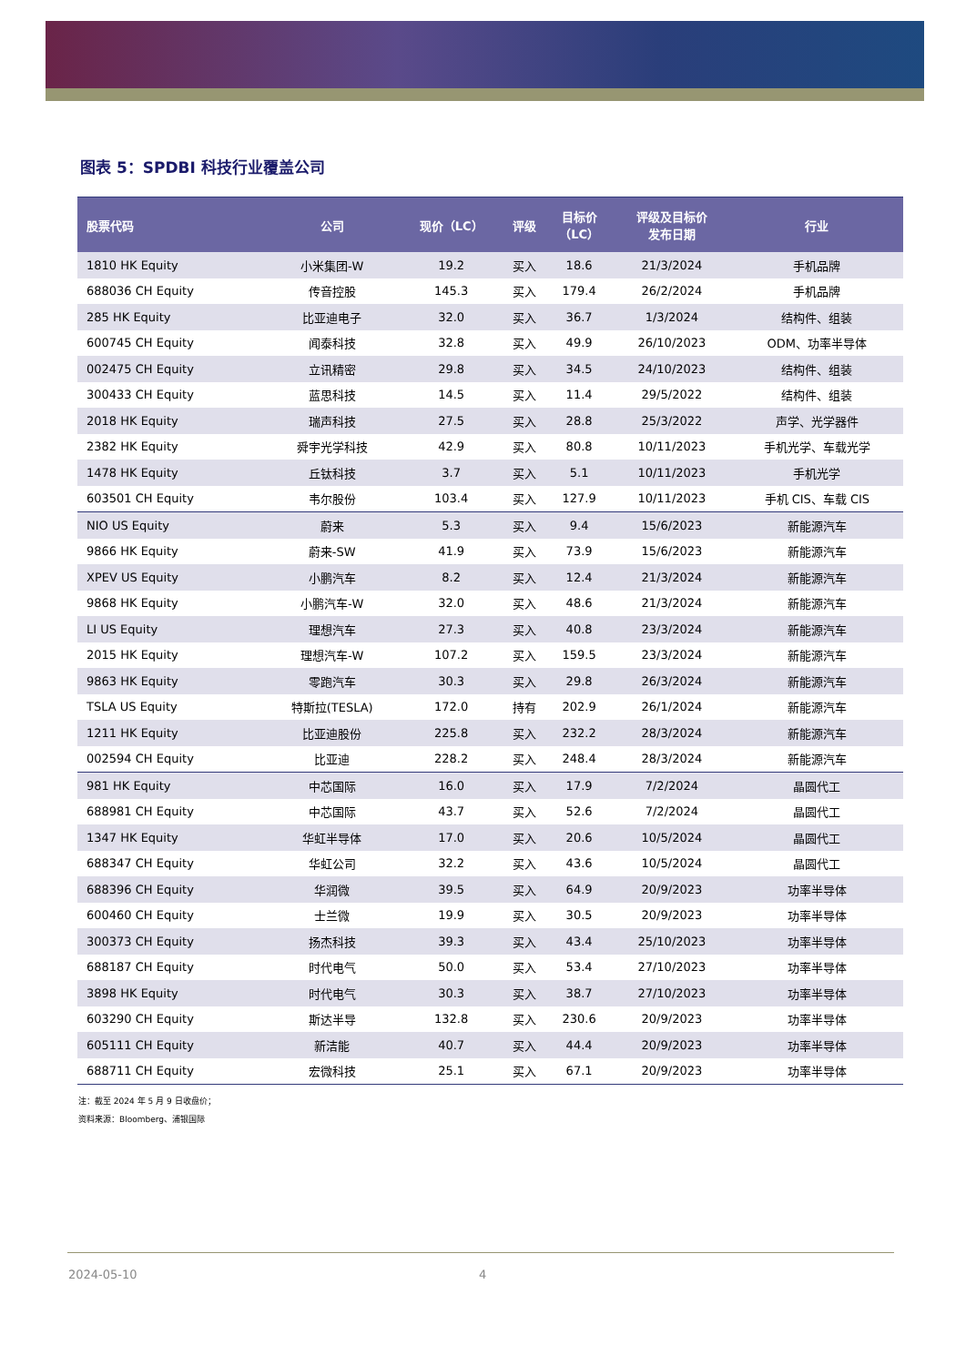图表 5：SPDBI 科技行业覆盖公司
| 股票代码 | 公司 | 现价（LC） | 评级 | 目标价 （LC） | 评级及目标价 发布日期 | 行业 |
| --- | --- | --- | --- | --- | --- | --- |
| 1810 HK Equity | 小米集团-W | 19.2 | 买入 | 18.6 | 21/3/2024 | 手机品牌 |
| 688036 CH Equity | 传音控股 | 145.3 | 买入 | 179.4 | 26/2/2024 | 手机品牌 |
| 285 HK Equity | 比亚迪电子 | 32.0 | 买入 | 36.7 | 1/3/2024 | 结构件、组装 |
| 600745 CH Equity | 闻泰科技 | 32.8 | 买入 | 49.9 | 26/10/2023 | ODM、功率半导体 |
| 002475 CH Equity | 立讯精密 | 29.8 | 买入 | 34.5 | 24/10/2023 | 结构件、组装 |
| 300433 CH Equity | 蓝思科技 | 14.5 | 买入 | 11.4 | 29/5/2022 | 结构件、组装 |
| 2018 HK Equity | 瑞声科技 | 27.5 | 买入 | 28.8 | 25/3/2022 | 声学、光学器件 |
| 2382 HK Equity | 舜宇光学科技 | 42.9 | 买入 | 80.8 | 10/11/2023 | 手机光学、车载光学 |
| 1478 HK Equity | 丘钛科技 | 3.7 | 买入 | 5.1 | 10/11/2023 | 手机光学 |
| 603501 CH Equity | 韦尔股份 | 103.4 | 买入 | 127.9 | 10/11/2023 | 手机 CIS、车载 CIS |
| NIO US Equity | 蔚来 | 5.3 | 买入 | 9.4 | 15/6/2023 | 新能源汽车 |
| 9866 HK Equity | 蔚来-SW | 41.9 | 买入 | 73.9 | 15/6/2023 | 新能源汽车 |
| XPEV US Equity | 小鹏汽车 | 8.2 | 买入 | 12.4 | 21/3/2024 | 新能源汽车 |
| 9868 HK Equity | 小鹏汽车-W | 32.0 | 买入 | 48.6 | 21/3/2024 | 新能源汽车 |
| LI US Equity | 理想汽车 | 27.3 | 买入 | 40.8 | 23/3/2024 | 新能源汽车 |
| 2015 HK Equity | 理想汽车-W | 107.2 | 买入 | 159.5 | 23/3/2024 | 新能源汽车 |
| 9863 HK Equity | 零跑汽车 | 30.3 | 买入 | 29.8 | 26/3/2024 | 新能源汽车 |
| TSLA US Equity | 特斯拉(TESLA) | 172.0 | 持有 | 202.9 | 26/1/2024 | 新能源汽车 |
| 1211 HK Equity | 比亚迪股份 | 225.8 | 买入 | 232.2 | 28/3/2024 | 新能源汽车 |
| 002594 CH Equity | 比亚迪 | 228.2 | 买入 | 248.4 | 28/3/2024 | 新能源汽车 |
| 981 HK Equity | 中芯国际 | 16.0 | 买入 | 17.9 | 7/2/2024 | 晶圆代工 |
| 688981 CH Equity | 中芯国际 | 43.7 | 买入 | 52.6 | 7/2/2024 | 晶圆代工 |
| 1347 HK Equity | 华虹半导体 | 17.0 | 买入 | 20.6 | 10/5/2024 | 晶圆代工 |
| 688347 CH Equity | 华虹公司 | 32.2 | 买入 | 43.6 | 10/5/2024 | 晶圆代工 |
| 688396 CH Equity | 华润微 | 39.5 | 买入 | 64.9 | 20/9/2023 | 功率半导体 |
| 600460 CH Equity | 士兰微 | 19.9 | 买入 | 30.5 | 20/9/2023 | 功率半导体 |
| 300373 CH Equity | 扬杰科技 | 39.3 | 买入 | 43.4 | 25/10/2023 | 功率半导体 |
| 688187 CH Equity | 时代电气 | 50.0 | 买入 | 53.4 | 27/10/2023 | 功率半导体 |
| 3898 HK Equity | 时代电气 | 30.3 | 买入 | 38.7 | 27/10/2023 | 功率半导体 |
| 603290 CH Equity | 斯达半导 | 132.8 | 买入 | 230.6 | 20/9/2023 | 功率半导体 |
| 605111 CH Equity | 新洁能 | 40.7 | 买入 | 44.4 | 20/9/2023 | 功率半导体 |
| 688711 CH Equity | 宏微科技 | 25.1 | 买入 | 67.1 | 20/9/2023 | 功率半导体 |
注：截至 2024 年 5 月 9 日收盘价；
资料来源：Bloomberg、浦银国际
2024-05-10 4